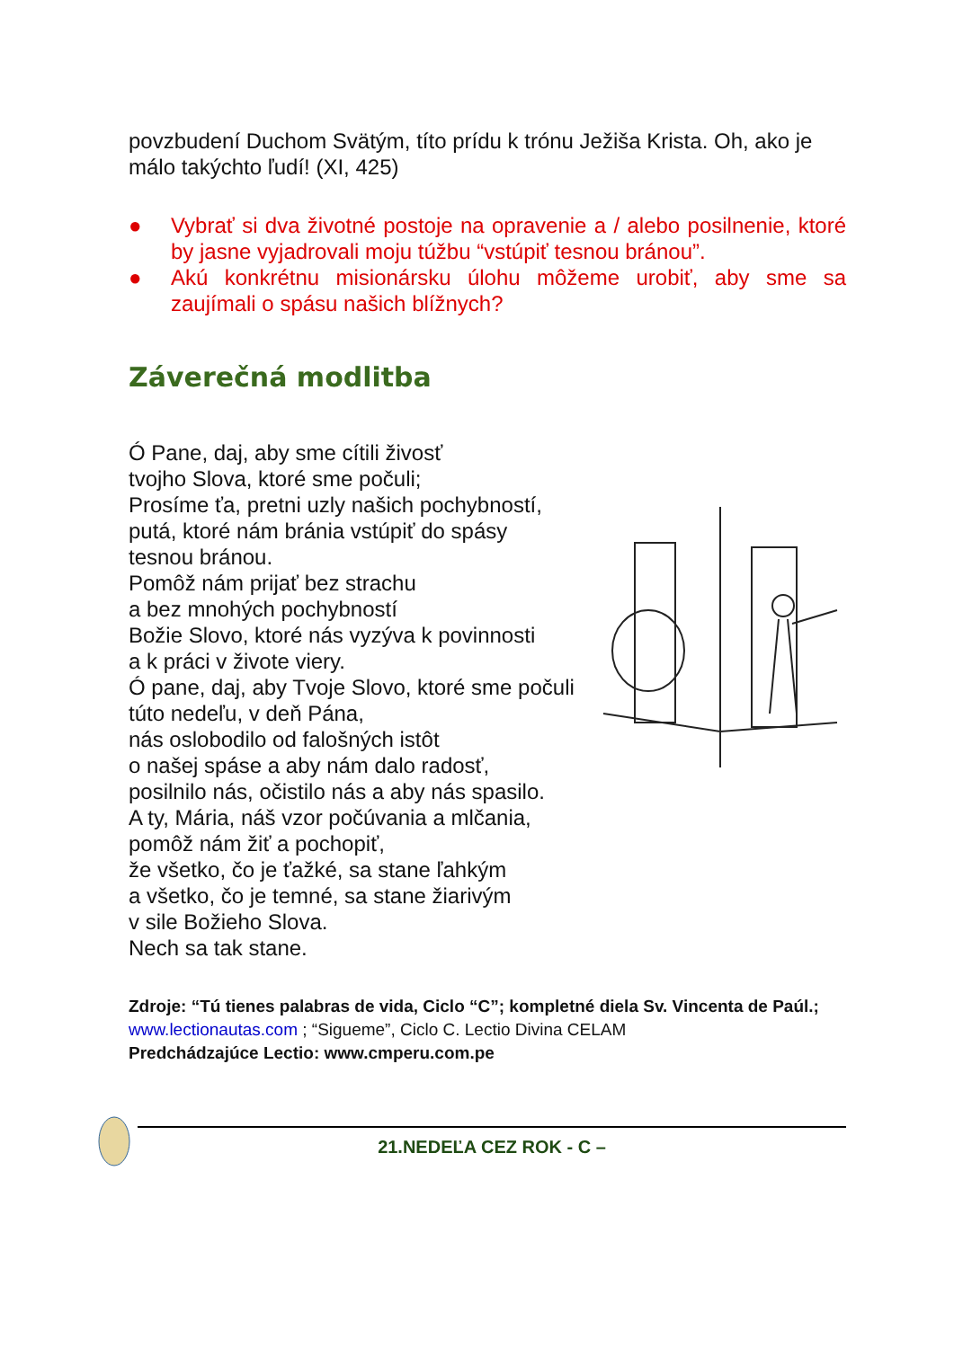povzbudení Duchom Svätým, títo prídu k trónu Ježiša Krista. Oh, ako je málo takýchto ľudí! (XI, 425)
● Vybrať si dva životné postoje na opravenie a / alebo posilnenie, ktoré by jasne vyjadrovali moju túžbu “vstúpiť tesnou bránou”.
● Akú konkrétnu misionársku úlohu môžeme urobiť, aby sme sa zaujímali o spásu našich blížnych?
Záverečná modlitba
Ó Pane, daj, aby sme cítili živosť
tvojho Slova, ktoré sme počuli;
Prosíme ťa, pretni uzly našich pochybností,
putá, ktoré nám bránia vstúpiť do spásy
tesnou bránou.
Pomôž nám prijať bez strachu
a bez mnohých pochybností
Božie Slovo, ktoré nás vyzýva k povinnosti
a k práci v živote viery.
Ó pane, daj, aby Tvoje Slovo, ktoré sme počuli
túto nedeľu, v deň Pána,
nás oslobodilo od falošných istôt
o našej spáse a aby nám dalo radosť,
posilnilo nás, očistilo nás a aby nás spasilo.
A ty, Mária, náš vzor počúvania a mlčania,
pomôž nám žiť a pochopiť,
že všetko, čo je ťažké, sa stane ľahkým
a všetko, čo je temné, sa stane žiarivým
v sile Božieho Slova.
Nech sa tak stane.
Zdroje: “Tú tienes palabras de vida, Ciclo “C”; kompletné diela Sv. Vincenta de Paúl.; www.lectionautas.com ; “Sigueme”, Ciclo C. Lectio Divina CELAM
Predchádzajúce Lectio: www.cmperu.com.pe
21.NEDEĽA CEZ ROK - C –